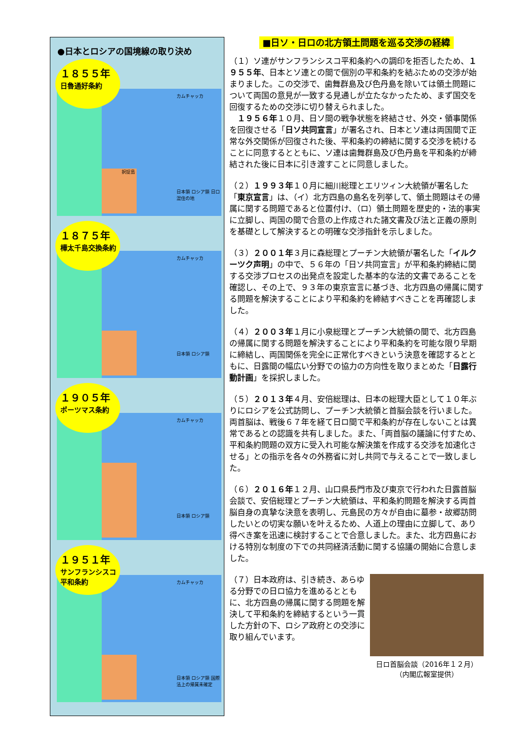●日本とロシアの国境線の取り決め
１８５５年
日魯通好条約
カムチャッカ
択捉島
日本領 ロシア領 日ロ混住の地
１８７５年
樺太千島交換条約
カムチャッカ
日本領 ロシア領
１９０５年
ポーツマス条約
カムチャッカ
日本領 ロシア領
１９５１年
サンフランシスコ
平和条約
カムチャッカ
日本領 ロシア領 国際法上の帰属未確定
■日ソ・日ロの北方領土問題を巡る交渉の経緯
（１）ソ連がサンフランシスコ平和条約への調印を拒否したため、１９５５年、日本とソ連との間で個別の平和条約を結ぶための交渉が始まりました。この交渉で、歯舞群島及び色丹島を除いては領土問題について両国の意見が一致する見通しが立たなかったため、まず国交を回復するための交渉に切り替えられました。
　１９５６年１０月、日ソ間の戦争状態を終結させ、外交・領事関係を回復させる「日ソ共同宣言」が署名され、日本とソ連は両国間で正常な外交関係が回復された後、平和条約の締結に関する交渉を続けることに同意するとともに、ソ連は歯舞群島及び色丹島を平和条約が締結された後に日本に引き渡すことに同意しました。
（２）１９９３年１０月に細川総理とエリツィン大統領が署名した「東京宣言」は、（イ）北方四島の島名を列挙して、領土問題はその帰属に関する問題であると位置付け、（ロ）領土問題を歴史的・法的事実に立脚し、両国の間で合意の上作成された諸文書及び法と正義の原則を基礎として解決するとの明確な交渉指針を示しました。
（３）２００１年３月に森総理とプーチン大統領が署名した「イルクーツク声明」の中で、５６年の「日ソ共同宣言」が平和条約締結に関する交渉プロセスの出発点を設定した基本的な法的文書であることを確認し、その上で、９３年の東京宣言に基づき、北方四島の帰属に関する問題を解決することにより平和条約を締結すべきことを再確認しました。
（４）２００３年１月に小泉総理とプーチン大統領の間で、北方四島の帰属に関する問題を解決することにより平和条約を可能な限り早期に締結し、両国関係を完全に正常化すべきという決意を確認するとともに、日露間の幅広い分野での協力の方向性を取りまとめた「日露行動計画」を採択しました。
（５）２０１３年４月、安倍総理は、日本の総理大臣として１０年ぶりにロシアを公式訪問し、プーチン大統領と首脳会談を行いました。両首脳は、戦後６７年を経て日ロ間で平和条約が存在しないことは異常であるとの認識を共有しました。また、「両首脳の議論に付すため、平和条約問題の双方に受入れ可能な解決策を作成する交渉を加速化させる」との指示を各々の外務省に対し共同で与えることで一致しました。
（６）２０１６年１２月、山口県長門市及び東京で行われた日露首脳会談で、安倍総理とプーチン大統領は、平和条約問題を解決する両首脳自身の真摯な決意を表明し、元島民の方々が自由に墓参・故郷訪問したいとの切実な願いを叶えるため、人道上の理由に立脚して、あり得べき案を迅速に検討することで合意しました。また、北方四島における特別な制度の下での共同経済活動に関する協議の開始に合意しました。
日ロ首脳会談（2016年１２月）
（内閣広報室提供）
（７）日本政府は、引き続き、あらゆる分野での日ロ協力を進めるとともに、北方四島の帰属に関する問題を解決して平和条約を締結するという一貫した方針の下、ロシア政府との交渉に取り組んでいます。